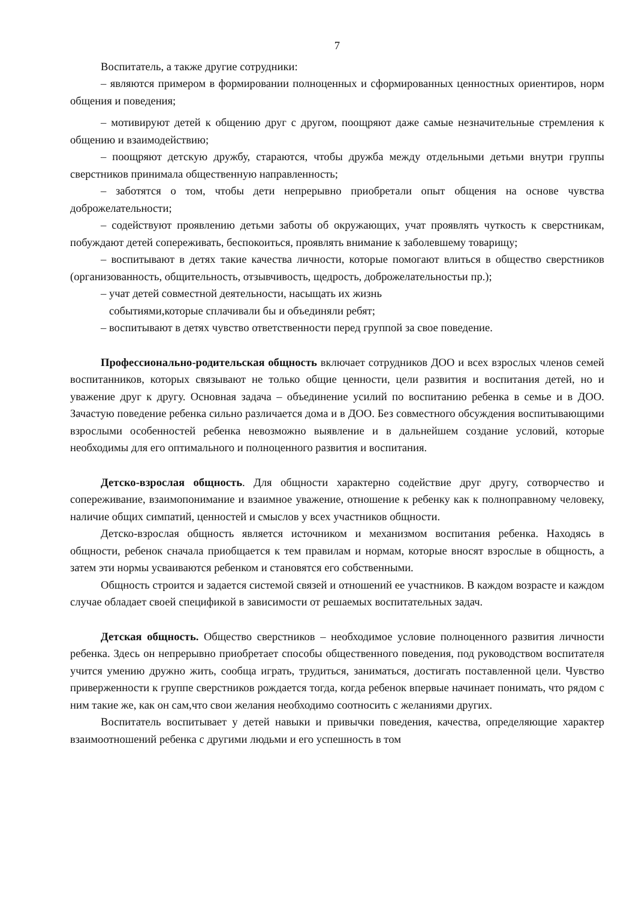7
Воспитатель, а также другие сотрудники:
– являются примером в формировании полноценных и сформированных ценностных ориентиров, норм общения и поведения;
– мотивируют детей к общению друг с другом, поощряют даже самые незначительные стремления к общению и взаимодействию;
– поощряют детскую дружбу, стараются, чтобы дружба между отдельными детьми внутри группы сверстников принимала общественную направленность;
– заботятся о том, чтобы дети непрерывно приобретали опыт общения на основе чувства доброжелательности;
– содействуют проявлению детьми заботы об окружающих, учат проявлять чуткость к сверстникам, побуждают детей сопереживать, беспокоиться, проявлять внимание к заболевшему товарищу;
– воспитывают в детях такие качества личности, которые помогают влиться в общество сверстников (организованность, общительность, отзывчивость, щедрость, доброжелательностьи пр.);
– учат детей совместной деятельности, насыщать их жизнь
событиями,которые сплачивали бы и объединяли ребят;
– воспитывают в детях чувство ответственности перед группой за свое поведение.
Профессионально-родительская общность включает сотрудников ДОО и всех взрослых членов семей воспитанников, которых связывают не только общие ценности, цели развития и воспитания детей, но и уважение друг к другу. Основная задача – объединение усилий по воспитанию ребенка в семье и в ДОО. Зачастую поведение ребенка сильно различается дома и в ДОО. Без совместного обсуждения воспитывающими взрослыми особенностей ребенка невозможно выявление и в дальнейшем создание условий, которые необходимы для его оптимального и полноценного развития и воспитания.
Детско-взрослая общность. Для общности характерно содействие друг другу, сотворчество и сопереживание, взаимопонимание и взаимное уважение, отношение к ребенку как к полноправному человеку, наличие общих симпатий, ценностей и смыслов у всех участников общности.
Детско-взрослая общность является источником и механизмом воспитания ребенка. Находясь в общности, ребенок сначала приобщается к тем правилам и нормам, которые вносят взрослые в общность, а затем эти нормы усваиваются ребенком и становятся его собственными.
Общность строится и задается системой связей и отношений ее участников. В каждом возрасте и каждом случае обладает своей спецификой в зависимости от решаемых воспитательных задач.
Детская общность. Общество сверстников – необходимое условие полноценного развития личности ребенка. Здесь он непрерывно приобретает способы общественного поведения, под руководством воспитателя учится умению дружно жить, сообща играть, трудиться, заниматься, достигать поставленной цели. Чувство приверженности к группе сверстников рождается тогда, когда ребенок впервые начинает понимать, что рядом с ним такие же, как он сам,что свои желания необходимо соотносить с желаниями других.
Воспитатель воспитывает у детей навыки и привычки поведения, качества, определяющие характер взаимоотношений ребенка с другими людьми и его успешность в том